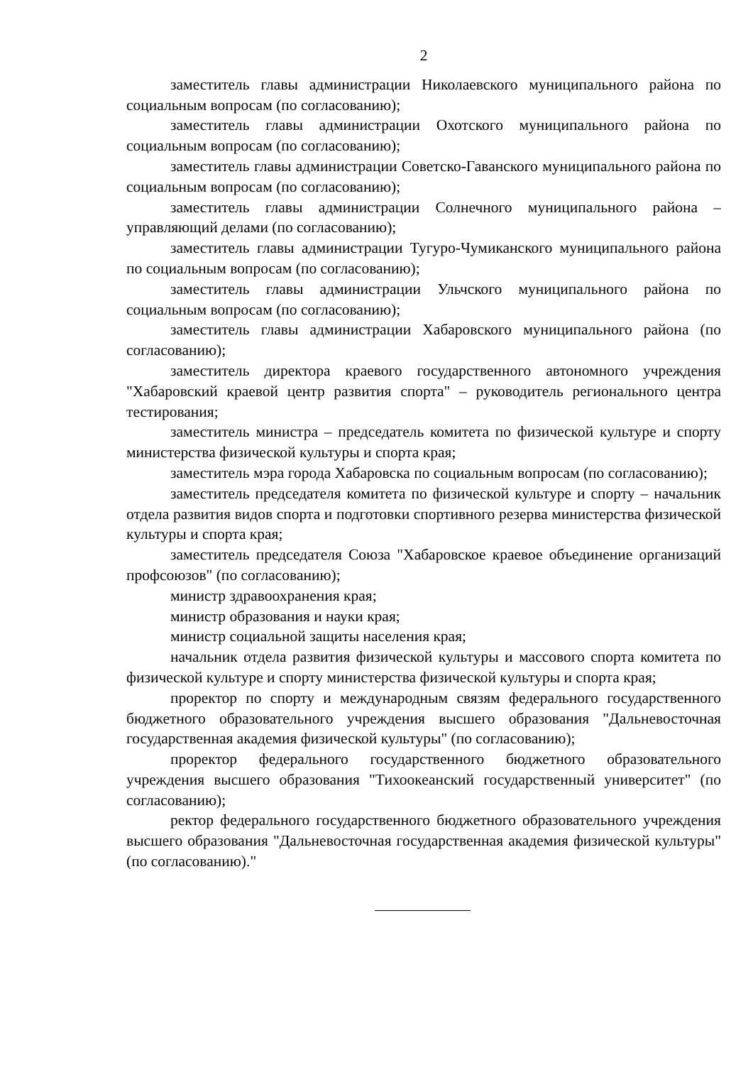2
заместитель главы администрации Николаевского муниципального района по социальным вопросам (по согласованию);
заместитель главы администрации Охотского муниципального района по социальным вопросам (по согласованию);
заместитель главы администрации Советско-Гаванского муниципального района по социальным вопросам (по согласованию);
заместитель главы администрации Солнечного муниципального района – управляющий делами (по согласованию);
заместитель главы администрации Тугуро-Чумиканского муниципального района по социальным вопросам (по согласованию);
заместитель главы администрации Ульчского муниципального района по социальным вопросам (по согласованию);
заместитель главы администрации Хабаровского муниципального района (по согласованию);
заместитель директора краевого государственного автономного учреждения "Хабаровский краевой центр развития спорта" – руководитель регионального центра тестирования;
заместитель министра – председатель комитета по физической культуре и спорту министерства физической культуры и спорта края;
заместитель мэра города Хабаровска по социальным вопросам (по согласованию);
заместитель председателя комитета по физической культуре и спорту – начальник отдела развития видов спорта и подготовки спортивного резерва министерства физической культуры и спорта края;
заместитель председателя Союза "Хабаровское краевое объединение организаций профсоюзов" (по согласованию);
министр здравоохранения края;
министр образования и науки края;
министр социальной защиты населения края;
начальник отдела развития физической культуры и массового спорта комитета по физической культуре и спорту министерства физической культуры и спорта края;
проректор по спорту и международным связям федерального государственного бюджетного образовательного учреждения высшего образования "Дальневосточная государственная академия физической культуры" (по согласованию);
проректор федерального государственного бюджетного образовательного учреждения высшего образования "Тихоокеанский государственный университет" (по согласованию);
ректор федерального государственного бюджетного образовательного учреждения высшего образования "Дальневосточная государственная академия физической культуры" (по согласованию)."